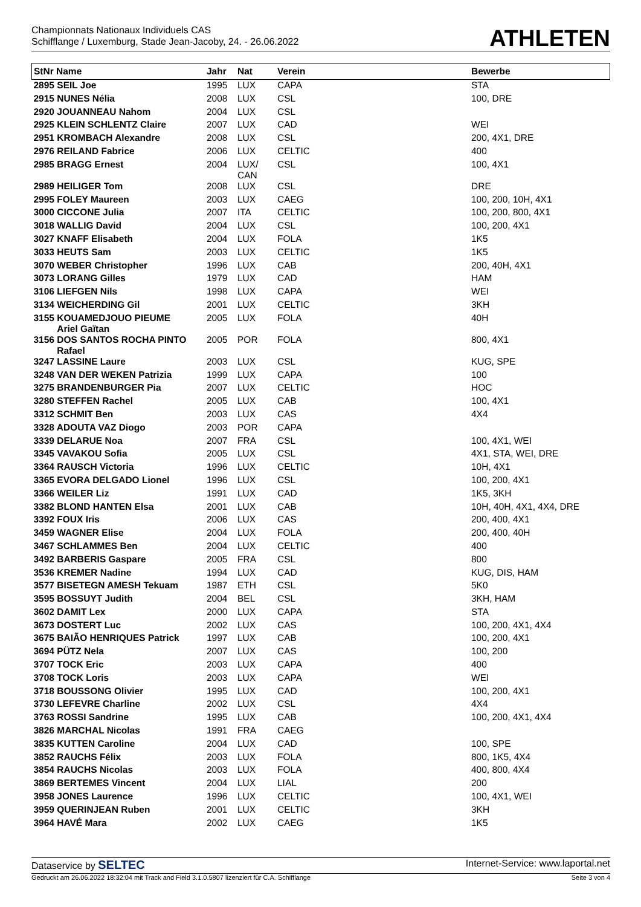Championnats Nationaux Individuels CAS
Schifflange / Luxemburg, Stade Jean-Jacoby, 24. - 26.06.2022
ATHLETEN
| StNr Name | Jahr | Nat | Verein | Bewerbe |
| --- | --- | --- | --- | --- |
| 2895 SEIL Joe | 1995 | LUX | CAPA | STA |
| 2915 NUNES Nélia | 2008 | LUX | CSL | 100, DRE |
| 2920 JOUANNEAU Nahom | 2004 | LUX | CSL | |
| 2925 KLEIN SCHLENTZ Claire | 2007 | LUX | CAD | WEI |
| 2951 KROMBACH Alexandre | 2008 | LUX | CSL | 200, 4X1, DRE |
| 2976 REILAND Fabrice | 2006 | LUX | CELTIC | 400 |
| 2985 BRAGG Ernest | 2004 | LUX/ CAN | CSL | 100, 4X1 |
| 2989 HEILIGER Tom | 2008 | LUX | CSL | DRE |
| 2995 FOLEY Maureen | 2003 | LUX | CAEG | 100, 200, 10H, 4X1 |
| 3000 CICCONE Julia | 2007 | ITA | CELTIC | 100, 200, 800, 4X1 |
| 3018 WALLIG David | 2004 | LUX | CSL | 100, 200, 4X1 |
| 3027 KNAFF Elisabeth | 2004 | LUX | FOLA | 1K5 |
| 3033 HEUTS Sam | 2003 | LUX | CELTIC | 1K5 |
| 3070 WEBER Christopher | 1996 | LUX | CAB | 200, 40H, 4X1 |
| 3073 LORANG Gilles | 1979 | LUX | CAD | HAM |
| 3106 LIEFGEN Nils | 1998 | LUX | CAPA | WEI |
| 3134 WEICHERDING Gil | 2001 | LUX | CELTIC | 3KH |
| 3155 KOUAMEDJOUO PIEUME Ariel Gaïtan | 2005 | LUX | FOLA | 40H |
| 3156 DOS SANTOS ROCHA PINTO Rafael | 2005 | POR | FOLA | 800, 4X1 |
| 3247 LASSINE Laure | 2003 | LUX | CSL | KUG, SPE |
| 3248 VAN DER WEKEN Patrizia | 1999 | LUX | CAPA | 100 |
| 3275 BRANDENBURGER Pia | 2007 | LUX | CELTIC | HOC |
| 3280 STEFFEN Rachel | 2005 | LUX | CAB | 100, 4X1 |
| 3312 SCHMIT Ben | 2003 | LUX | CAS | 4X4 |
| 3328 ADOUTA VAZ Diogo | 2003 | POR | CAPA | |
| 3339 DELARUE Noa | 2007 | FRA | CSL | 100, 4X1, WEI |
| 3345 VAVAKOU Sofia | 2005 | LUX | CSL | 4X1, STA, WEI, DRE |
| 3364 RAUSCH Victoria | 1996 | LUX | CELTIC | 10H, 4X1 |
| 3365 EVORA DELGADO Lionel | 1996 | LUX | CSL | 100, 200, 4X1 |
| 3366 WEILER Liz | 1991 | LUX | CAD | 1K5, 3KH |
| 3382 BLOND HANTEN Elsa | 2001 | LUX | CAB | 10H, 40H, 4X1, 4X4, DRE |
| 3392 FOUX Iris | 2006 | LUX | CAS | 200, 400, 4X1 |
| 3459 WAGNER Elise | 2004 | LUX | FOLA | 200, 400, 40H |
| 3467 SCHLAMMES Ben | 2004 | LUX | CELTIC | 400 |
| 3492 BARBERIS Gaspare | 2005 | FRA | CSL | 800 |
| 3536 KREMER Nadine | 1994 | LUX | CAD | KUG, DIS, HAM |
| 3577 BISETEGN AMESH Tekuam | 1987 | ETH | CSL | 5K0 |
| 3595 BOSSUYT Judith | 2004 | BEL | CSL | 3KH, HAM |
| 3602 DAMIT Lex | 2000 | LUX | CAPA | STA |
| 3673 DOSTERT Luc | 2002 | LUX | CAS | 100, 200, 4X1, 4X4 |
| 3675 BAIÃO HENRIQUES Patrick | 1997 | LUX | CAB | 100, 200, 4X1 |
| 3694 PÜTZ Nela | 2007 | LUX | CAS | 100, 200 |
| 3707 TOCK Eric | 2003 | LUX | CAPA | 400 |
| 3708 TOCK Loris | 2003 | LUX | CAPA | WEI |
| 3718 BOUSSONG Olivier | 1995 | LUX | CAD | 100, 200, 4X1 |
| 3730 LEFEVRE Charline | 2002 | LUX | CSL | 4X4 |
| 3763 ROSSI Sandrine | 1995 | LUX | CAB | 100, 200, 4X1, 4X4 |
| 3826 MARCHAL Nicolas | 1991 | FRA | CAEG | |
| 3835 KUTTEN Caroline | 2004 | LUX | CAD | 100, SPE |
| 3852 RAUCHS Félix | 2003 | LUX | FOLA | 800, 1K5, 4X4 |
| 3854 RAUCHS Nicolas | 2003 | LUX | FOLA | 400, 800, 4X4 |
| 3869 BERTEMES Vincent | 2004 | LUX | LIAL | 200 |
| 3958 JONES Laurence | 1996 | LUX | CELTIC | 100, 4X1, WEI |
| 3959 QUERINJEAN Ruben | 2001 | LUX | CELTIC | 3KH |
| 3964 HAVÉ Mara | 2002 | LUX | CAEG | 1K5 |
Dataservice by SELTEC Internet-Service: www.laportal.net
Gedruckt am 26.06.2022 18:32:04 mit Track and Field 3.1.0.5807 lizenziert für C.A. Schifflange Seite 3 von 4